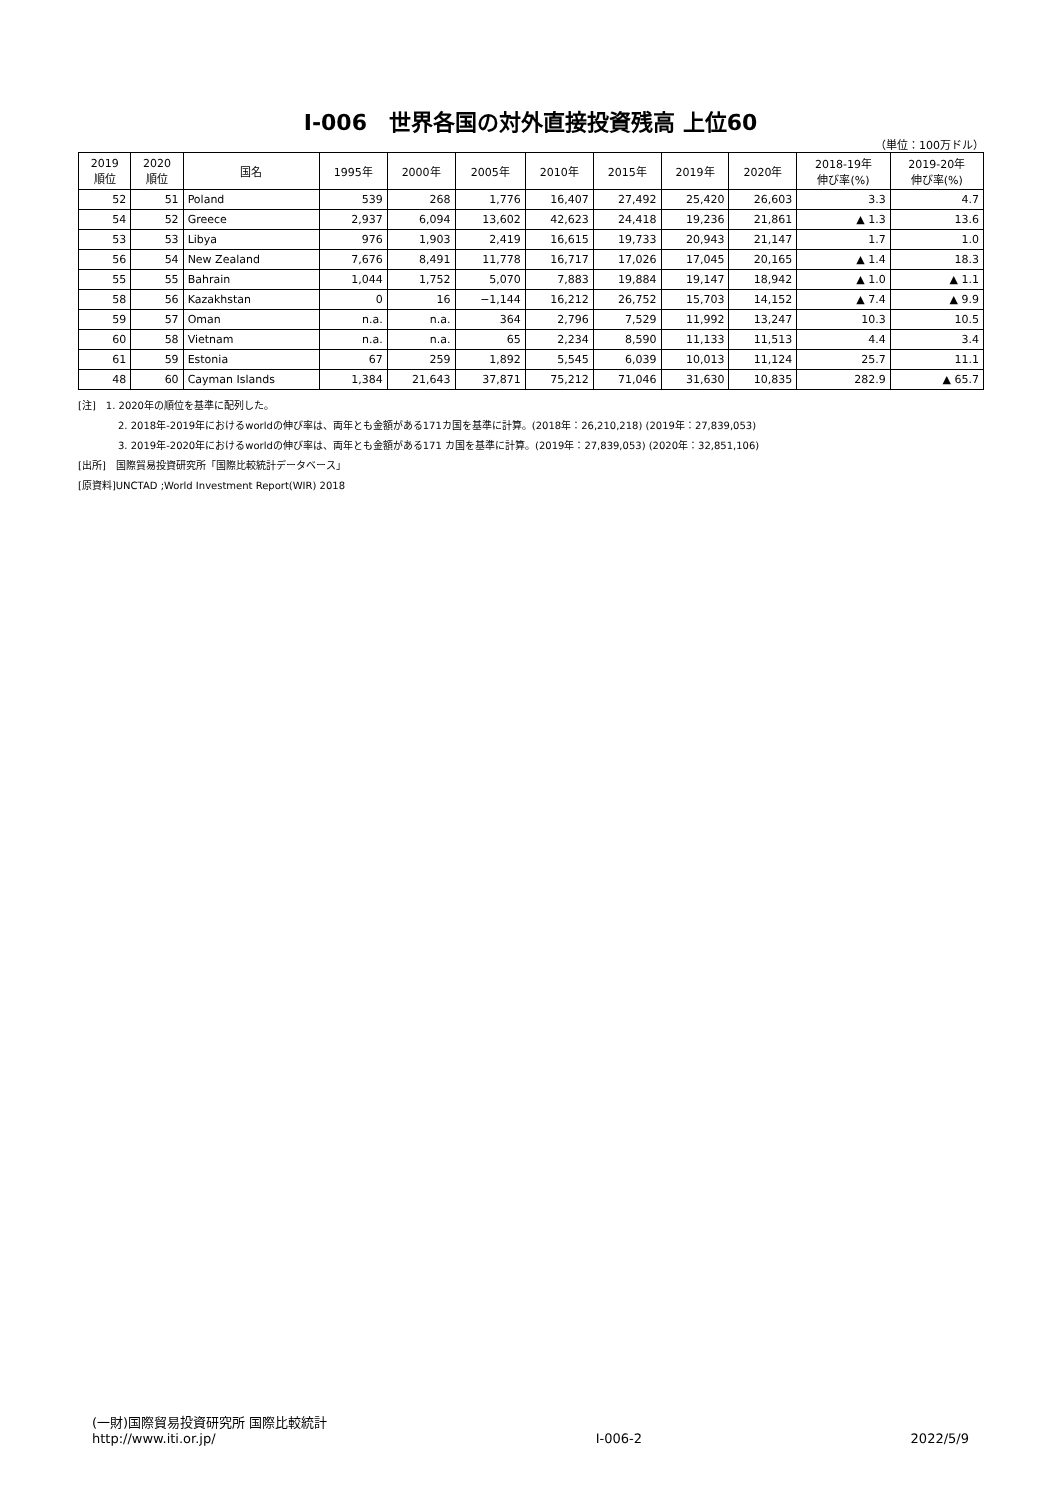Ⅰ-006　世界各国の対外直接投資残高 上位60
（単位：100万ドル）
| 2019 順位 | 2020 順位 | 国名 | 1995年 | 2000年 | 2005年 | 2010年 | 2015年 | 2019年 | 2020年 | 2018-19年 伸び率(%) | 2019-20年 伸び率(%) |
| --- | --- | --- | --- | --- | --- | --- | --- | --- | --- | --- | --- |
| 52 | 51 | Poland | 539 | 268 | 1,776 | 16,407 | 27,492 | 25,420 | 26,603 | 3.3 | 4.7 |
| 54 | 52 | Greece | 2,937 | 6,094 | 13,602 | 42,623 | 24,418 | 19,236 | 21,861 | ▲ 1.3 | 13.6 |
| 53 | 53 | Libya | 976 | 1,903 | 2,419 | 16,615 | 19,733 | 20,943 | 21,147 | 1.7 | 1.0 |
| 56 | 54 | New Zealand | 7,676 | 8,491 | 11,778 | 16,717 | 17,026 | 17,045 | 20,165 | ▲ 1.4 | 18.3 |
| 55 | 55 | Bahrain | 1,044 | 1,752 | 5,070 | 7,883 | 19,884 | 19,147 | 18,942 | ▲ 1.0 | ▲ 1.1 |
| 58 | 56 | Kazakhstan | 0 | 16 | −1,144 | 16,212 | 26,752 | 15,703 | 14,152 | ▲ 7.4 | ▲ 9.9 |
| 59 | 57 | Oman | n.a. | n.a. | 364 | 2,796 | 7,529 | 11,992 | 13,247 | 10.3 | 10.5 |
| 60 | 58 | Vietnam | n.a. | n.a. | 65 | 2,234 | 8,590 | 11,133 | 11,513 | 4.4 | 3.4 |
| 61 | 59 | Estonia | 67 | 259 | 1,892 | 5,545 | 6,039 | 10,013 | 11,124 | 25.7 | 11.1 |
| 48 | 60 | Cayman Islands | 1,384 | 21,643 | 37,871 | 75,212 | 71,046 | 31,630 | 10,835 | 282.9 | ▲ 65.7 |
[注]　1. 2020年の順位を基準に配列した。
2. 2018年-2019年におけるworldの伸び率は、両年とも金額がある171カ国を基準に計算。(2018年：26,210,218) (2019年：27,839,053)
3. 2019年-2020年におけるworldの伸び率は、両年とも金額がある171 カ国を基準に計算。(2019年：27,839,053) (2020年：32,851,106)
[出所]　国際貿易投資研究所「国際比較統計データベース」
[原資料]UNCTAD ;World Investment Report(WIR) 2018
(一財)国際貿易投資研究所 国際比較統計
http://www.iti.or.jp/
Ⅰ-006-2
2022/5/9